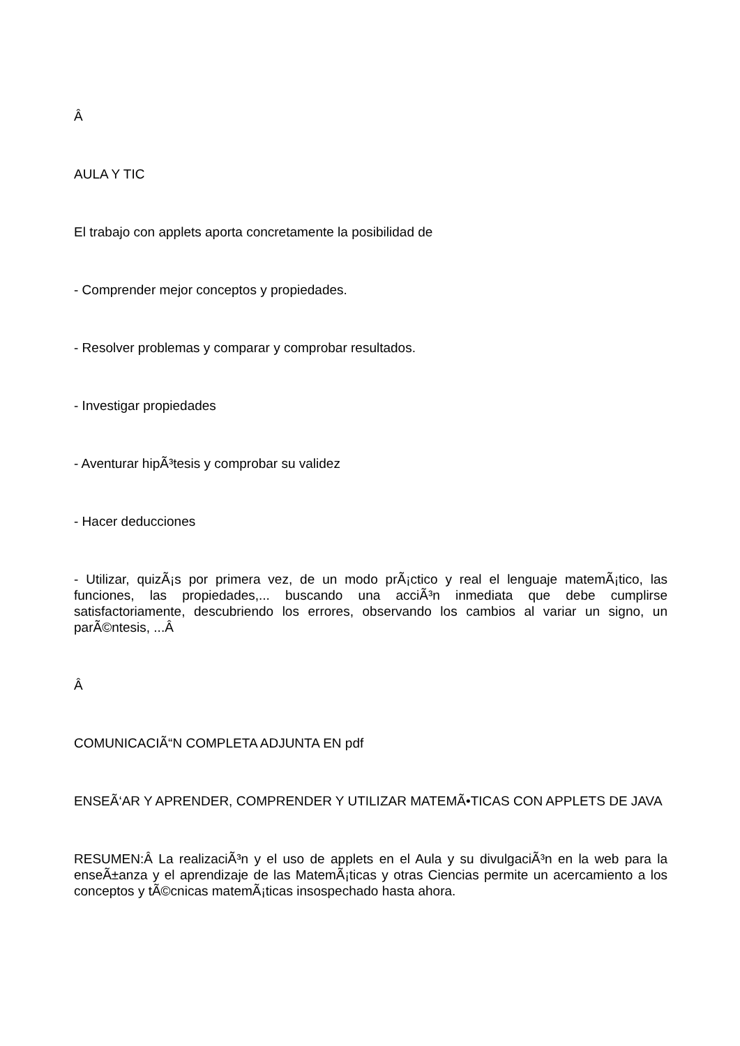Â
AULA Y TIC
El trabajo con applets aporta concretamente la posibilidad de
- Comprender mejor conceptos y propiedades.
- Resolver problemas y comparar y comprobar resultados.
- Investigar propiedades
- Aventurar hipÃ³tesis y comprobar su validez
- Hacer deducciones
- Utilizar, quizÃ¡s por primera vez, de un modo prÃ¡ctico y real el lenguaje matemÃ¡tico, las funciones, las propiedades,... buscando una acciÃ³n inmediata que debe cumplirse satisfactoriamente, descubriendo los errores, observando los cambios al variar un signo, un parÃ©ntesis, ...Â
Â
COMUNICACIÃ“N COMPLETA ADJUNTA EN pdf
ENSEÃ‘AR Y APRENDER, COMPRENDER Y UTILIZAR MATEMÃ•TICAS CON APPLETS DE JAVA
RESUMEN:Â La realizaciÃ³n y el uso de applets en el Aula y su divulgaciÃ³n en la web para la enseÃ±anza y el aprendizaje de las MatemÃ¡ticas y otras Ciencias permite un acercamiento a los conceptos y tÃ©cnicas matemÃ¡ticas insospechado hasta ahora.